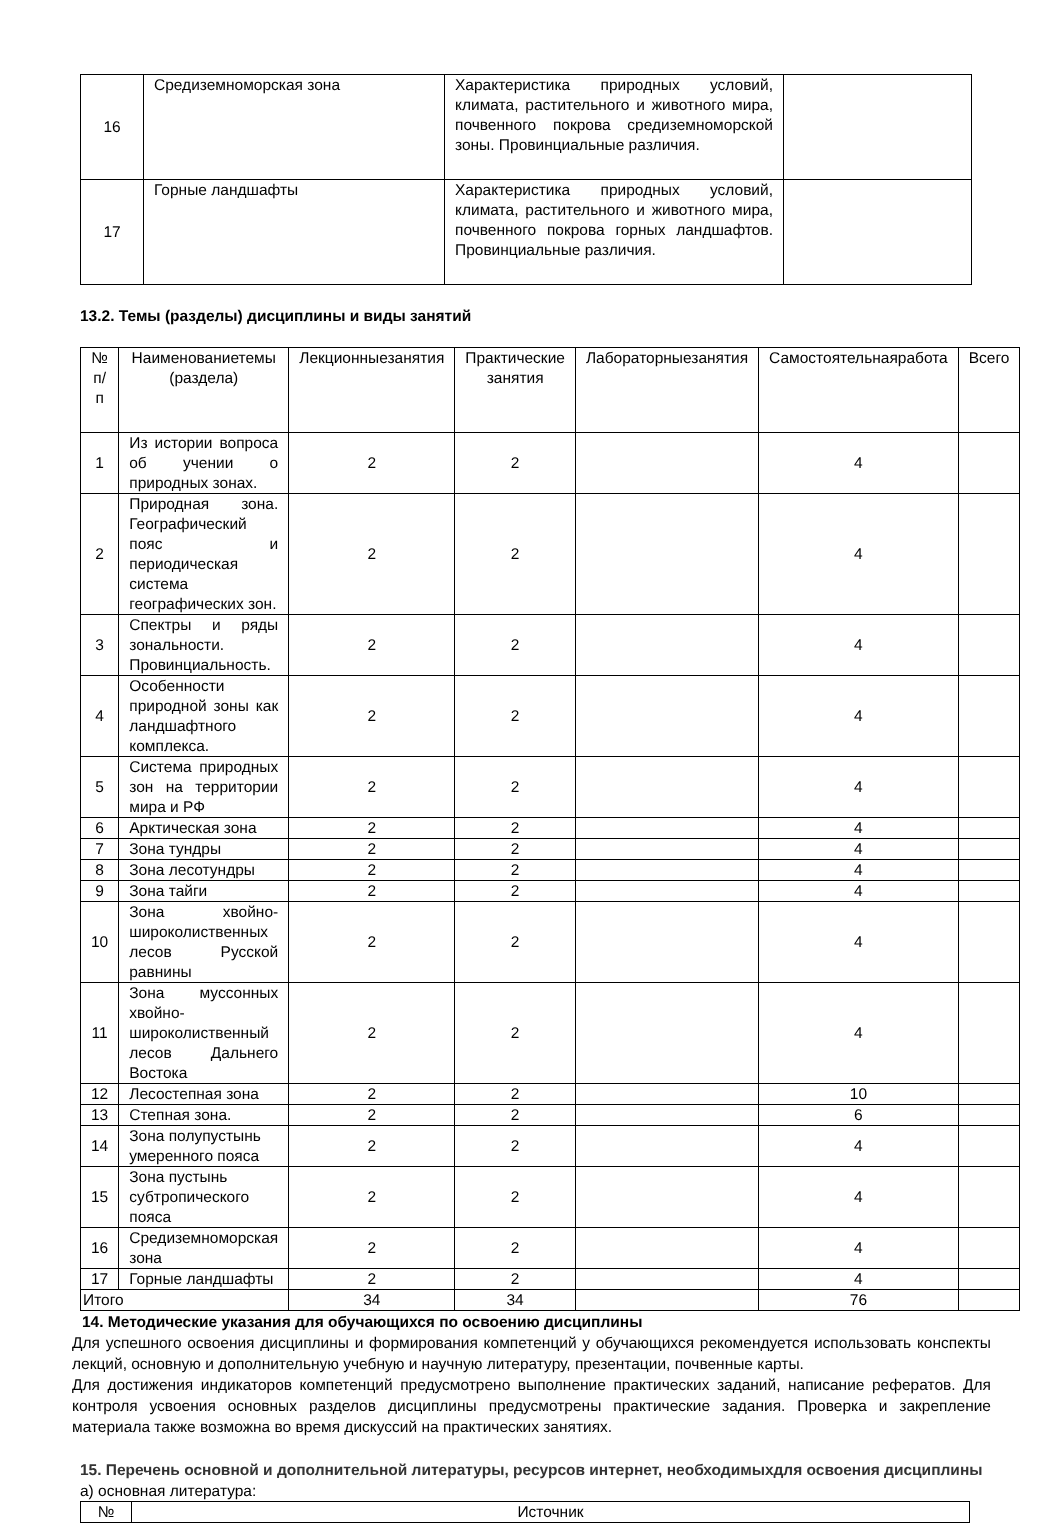| 16 | Средиземноморская зона | Характеристика природных условий, климата, растительного и животного мира, почвенного покрова средиземноморской зоны. Провинциальные различия. | |
| 17 | Горные ландшафты | Характеристика природных условий, климата, растительного и животного мира, почвенного покрова горных ландшафтов. Провинциальные различия. | |
13.2. Темы (разделы) дисциплины и виды занятий
| № п/п | Наименованиетемы (раздела) | Лекционныезанятия | Практические занятия | Лабораторныезанятия | Самостоятельнаяработа | Всего |
| --- | --- | --- | --- | --- | --- | --- |
| 1 | Из истории вопроса об учении о природных зонах. | 2 | 2 | | 4 | |
| 2 | Природная зона. Географический пояс и периодическая система географических зон. | 2 | 2 | | 4 | |
| 3 | Спектры и ряды зональности. Провинциальность. | 2 | 2 | | 4 | |
| 4 | Особенности природной зоны как ландшафтного комплекса. | 2 | 2 | | 4 | |
| 5 | Система природных зон на территории мира и РФ | 2 | 2 | | 4 | |
| 6 | Арктическая зона | 2 | 2 | | 4 | |
| 7 | Зона тундры | 2 | 2 | | 4 | |
| 8 | Зона лесотундры | 2 | 2 | | 4 | |
| 9 | Зона тайги | 2 | 2 | | 4 | |
| 10 | Зона хвойно-широколиственных лесов Русской равнины | 2 | 2 | | 4 | |
| 11 | Зона муссонных хвойно-широколиственный лесов Дальнего Востока | 2 | 2 | | 4 | |
| 12 | Лесостепная зона | 2 | 2 | | 10 | |
| 13 | Степная зона. | 2 | 2 | | 6 | |
| 14 | Зона полупустынь умеренного пояса | 2 | 2 | | 4 | |
| 15 | Зона пустынь субтропического пояса | 2 | 2 | | 4 | |
| 16 | Средиземноморская зона | 2 | 2 | | 4 | |
| 17 | Горные ландшафты | 2 | 2 | | 4 | |
| Итого | | 34 | 34 | | 76 | |
14. Методические указания для обучающихся по освоению дисциплины
Для успешного освоения дисциплины и формирования компетенций у обучающихся рекомендуется использовать конспекты лекций, основную и дополнительную учебную и научную литературу, презентации, почвенные карты.
Для достижения индикаторов компетенций предусмотрено выполнение практических заданий, написание рефератов. Для контроля усвоения основных разделов дисциплины предусмотрены практические задания. Проверка и закрепление материала также возможна во время дискуссий на практических занятиях.
15. Перечень основной и дополнительной литературы, ресурсов интернет, необходимыхдля освоения дисциплины
а) основная литература:
| № | Источник |